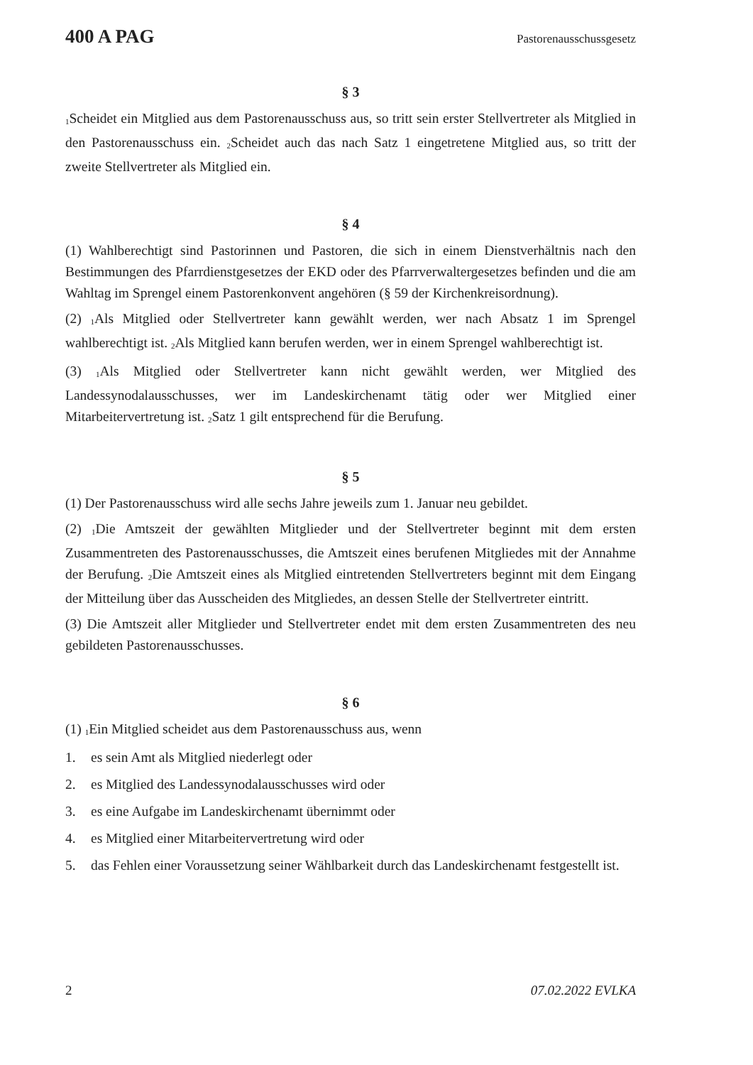400 A PAG Pastorenausschussgesetz
§ 3
<sub>1</sub>Scheidet ein Mitglied aus dem Pastorenausschuss aus, so tritt sein erster Stellvertreter als Mitglied in den Pastorenausschuss ein. <sub>2</sub>Scheidet auch das nach Satz 1 eingetretene Mitglied aus, so tritt der zweite Stellvertreter als Mitglied ein.
§ 4
(1) Wahlberechtigt sind Pastorinnen und Pastoren, die sich in einem Dienstverhältnis nach den Bestimmungen des Pfarrdienstgesetzes der EKD oder des Pfarrverwaltergesetzes befinden und die am Wahltag im Sprengel einem Pastorenkonvent angehören (§ 59 der Kirchenkreisordnung).
(2) <sub>1</sub>Als Mitglied oder Stellvertreter kann gewählt werden, wer nach Absatz 1 im Sprengel wahlberechtigt ist. <sub>2</sub>Als Mitglied kann berufen werden, wer in einem Sprengel wahlberechtigt ist.
(3) <sub>1</sub>Als Mitglied oder Stellvertreter kann nicht gewählt werden, wer Mitglied des Landessynodalausschusses, wer im Landeskirchenamt tätig oder wer Mitglied einer Mitarbeitervertretung ist. <sub>2</sub>Satz 1 gilt entsprechend für die Berufung.
§ 5
(1) Der Pastorenausschuss wird alle sechs Jahre jeweils zum 1. Januar neu gebildet.
(2) <sub>1</sub>Die Amtszeit der gewählten Mitglieder und der Stellvertreter beginnt mit dem ersten Zusammentreten des Pastorenausschusses, die Amtszeit eines berufenen Mitgliedes mit der Annahme der Berufung. <sub>2</sub>Die Amtszeit eines als Mitglied eintretenden Stellvertreters beginnt mit dem Eingang der Mitteilung über das Ausscheiden des Mitgliedes, an dessen Stelle der Stellvertreter eintritt.
(3) Die Amtszeit aller Mitglieder und Stellvertreter endet mit dem ersten Zusammentreten des neu gebildeten Pastorenausschusses.
§ 6
(1) <sub>1</sub>Ein Mitglied scheidet aus dem Pastorenausschuss aus, wenn
1. es sein Amt als Mitglied niederlegt oder
2. es Mitglied des Landessynodalausschusses wird oder
3. es eine Aufgabe im Landeskirchenamt übernimmt oder
4. es Mitglied einer Mitarbeitervertretung wird oder
5. das Fehlen einer Voraussetzung seiner Wählbarkeit durch das Landeskirchenamt festgestellt ist.
2 07.02.2022 EVLKA